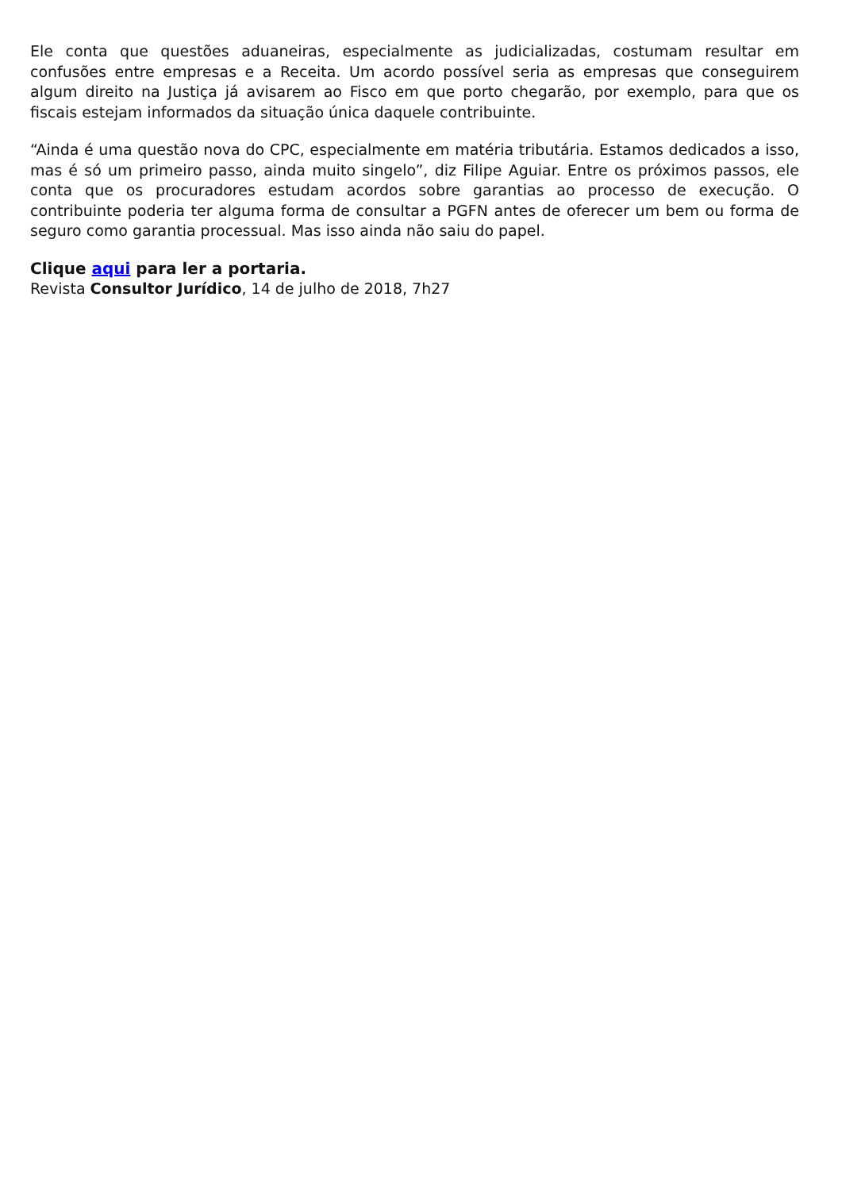Ele conta que questões aduaneiras, especialmente as judicializadas, costumam resultar em confusões entre empresas e a Receita. Um acordo possível seria as empresas que conseguirem algum direito na Justiça já avisarem ao Fisco em que porto chegarão, por exemplo, para que os fiscais estejam informados da situação única daquele contribuinte.
“Ainda é uma questão nova do CPC, especialmente em matéria tributária. Estamos dedicados a isso, mas é só um primeiro passo, ainda muito singelo”, diz Filipe Aguiar. Entre os próximos passos, ele conta que os procuradores estudam acordos sobre garantias ao processo de execução. O contribuinte poderia ter alguma forma de consultar a PGFN antes de oferecer um bem ou forma de seguro como garantia processual. Mas isso ainda não saiu do papel.
Clique aqui para ler a portaria.
Revista Consultor Jurídico, 14 de julho de 2018, 7h27